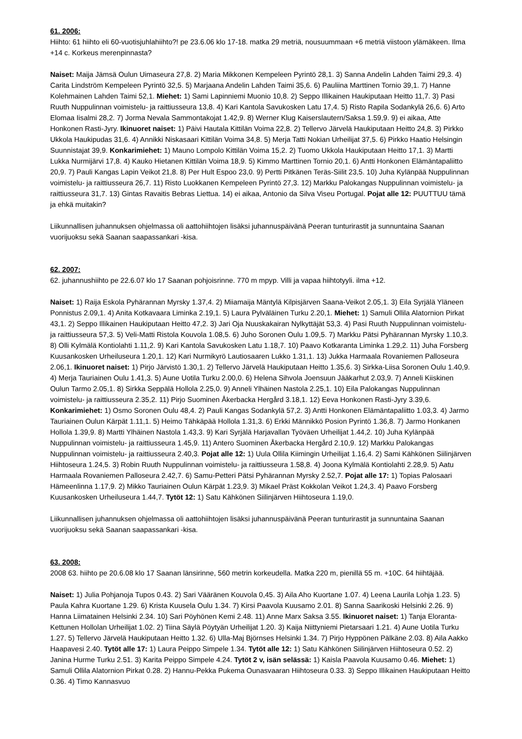61. 2006:
Hiihto: 61 hiihto eli 60-vuotisjuhlahiihto?! pe 23.6.06 klo 17-18. matka 29 metriä, nousuummaan +6 metriä viistoon ylämäkeen. Ilma +14 c. Korkeus merenpinnasta?
Naiset: Maija Jämsä Oulun Uimaseura 27,8. 2) Maria Mikkonen Kempeleen Pyrintö 28,1. 3) Sanna Andelin Lahden Taimi 29,3. 4) Carita Lindström Kempeleen Pyrintö 32,5. 5) Marjaana Andelin Lahden Taimi 35,6. 6) Pauliina Marttinen Tornio 39,1. 7) Hanne Kolehmainen Lahden Taimi 52,1. Miehet: 1) Sami Lapinniemi Muonio 10,8. 2) Seppo Illikainen Haukiputaan Heitto 11,7. 3) Pasi Ruuth Nuppulinnan voimistelu- ja raittiusseura 13,8. 4) Kari Kantola Savukosken Latu 17,4. 5) Risto Rapila Sodankylä 26,6. 6) Arto Elomaa Iisalmi 28,2. 7) Jorma Nevala Sammontakojat 1.42,9. 8) Werner Klug Kaiserslautern/Saksa 1.59,9. 9) ei aikaa, Atte Honkonen Rasti-Jyry. Ikinuoret naiset: 1) Päivi Hautala Kittilän Voima 22,8. 2) Tellervo Järvelä Haukiputaan Heitto 24,8. 3) Pirkko Ukkola Haukipudas 31,6. 4) Annikki Niskasaari Kittilän Voima 34,8. 5) Merja Tatti Nokian Urheilijat 37,5. 6) Pirkko Haatio Helsingin Suunnistajat 39,9. Konkarimiehet: 1) Mauno Lompolo Kittilän Voima 15,2. 2) Tuomo Ukkola Haukiputaan Heitto 17,1. 3) Martti Lukka Nurmijärvi 17,8. 4) Kauko Hietanen Kittilän Voima 18,9. 5) Kimmo Marttinen Tornio 20,1. 6) Antti Honkonen Elämäntapaliitto 20,9. 7) Pauli Kangas Lapin Veikot 21,8. 8) Per Hult Espoo 23,0. 9) Pertti Pitkänen Teräs-Siilit 23,5. 10) Juha Kylänpää Nuppulinnan voimistelu- ja raittiusseura 26,7. 11) Risto Luokkanen Kempeleen Pyrintö 27,3. 12) Markku Palokangas Nuppulinnan voimistelu- ja raittiusseura 31,7. 13) Gintas Ravaitis Bebras Liettua. 14) ei aikaa, Antonio da Silva Viseu Portugal. Pojat alle 12: PUUTTUU tämä ja ehkä muitakin?
Liikunnallisen juhannuksen ohjelmassa oli aattohiihtojen lisäksi juhannuspäivänä Peeran tunturirastit ja sunnuntaina Saanan vuorijuoksu sekä Saanan saapassankari -kisa.
62. 2007:
62. juhannushiihto pe 22.6.07 klo 17 Saanan pohjoisrinne. 770 m mpyp. Villi ja vapaa hiihtotyyli. ilma +12.
Naiset: 1) Raija Eskola Pyhärannan Myrsky 1.37,4. 2) Miiamaija Mäntylä Kilpisjärven Saana-Veikot 2.05,1. 3) Eila Syrjälä Yläneen Ponnistus 2.09,1. 4) Anita Kotkavaara Liminka 2.19,1. 5) Laura Pylväläinen Turku 2.20,1. Miehet: 1) Samuli Ollila Alatornion Pirkat 43,1. 2) Seppo Illikainen Haukiputaan Heitto 47,2. 3) Jari Oja Nuuskakairan Nylkyttäjät 53,3. 4) Pasi Ruuth Nuppulinnan voimistelu- ja raittiusseura 57,3. 5) Veli-Matti Ristola Kouvola 1.08,5. 6) Juho Soronen Oulu 1.09,5. 7) Markku Pätsi Pyhärannan Myrsky 1.10,3. 8) Olli Kylmälä Kontiolahti 1.11,2. 9) Kari Kantola Savukosken Latu 1.18,7. 10) Paavo Kotkaranta Liminka 1.29,2. 11) Juha Forsberg Kuusankosken Urheiluseura 1.20,1. 12) Kari Nurmikyrö Lautiosaaren Lukko 1.31,1. 13) Jukka Harmaala Rovaniemen Palloseura 2.06,1. Ikinuoret naiset: 1) Pirjo Järvistö 1.30,1. 2) Tellervo Järvelä Haukiputaan Heitto 1.35,6. 3) Sirkka-Liisa Soronen Oulu 1.40,9. 4) Merja Tauriainen Oulu 1.41,3. 5) Aune Uotila Turku 2.00,0. 6) Helena Sihvola Joensuun Jääkarhut 2.03,9. 7) Anneli Kiiskinen Oulun Tarmo 2.05,1. 8) Sirkka Seppälä Hollola 2.25,0. 9) Anneli Ylhäinen Nastola 2.25,1. 10) Eila Palokangas Nuppulinnan voimistelu- ja raittiusseura 2.35,2. 11) Pirjo Suominen Åkerbacka Hergård 3.18,1. 12) Eeva Honkonen Rasti-Jyry 3.39,6. Konkarimiehet: 1) Osmo Soronen Oulu 48,4. 2) Pauli Kangas Sodankylä 57,2. 3) Antti Honkonen Elämäntapaliitto 1.03,3. 4) Jarmo Tauriainen Oulun Kärpät 1.11,1. 5) Heimo Tähkäpää Hollola 1.31,3. 6) Erkki Männikkö Posion Pyrintö 1.36,8. 7) Jarmo Honkanen Hollola 1.39,9. 8) Martti Ylhäinen Nastola 1.43,3. 9) Kari Syrjälä Harjavallan Työväen Urheilijat 1.44,2. 10) Juha Kylänpää Nuppulinnan voimistelu- ja raittiusseura 1.45,9. 11) Antero Suominen Åkerbacka Hergård 2.10,9. 12) Markku Palokangas Nuppulinnan voimistelu- ja raittiusseura 2.40,3. Pojat alle 12: 1) Uula Ollila Kiimingin Urheilijat 1.16,4. 2) Sami Kähkönen Siilinjärven Hiihtoseura 1.24,5. 3) Robin Ruuth Nuppulinnan voimistelu- ja raittiusseura 1.58,8. 4) Joona Kylmälä Kontiolahti 2.28,9. 5) Aatu Harmaala Rovaniemen Palloseura 2.42,7. 6) Samu-Petteri Pätsi Pyhärannan Myrsky 2.52,7. Pojat alle 17: 1) Topias Palosaari Hämeenlinna 1.17,9. 2) Mikko Tauriainen Oulun Kärpät 1.23,9. 3) Mikael Präst Kokkolan Veikot 1.24,3. 4) Paavo Forsberg Kuusankosken Urheiluseura 1.44,7. Tytöt 12: 1) Satu Kähkönen Siilinjärven Hiihtoseura 1.19,0.
Liikunnallisen juhannuksen ohjelmassa oli aattohiihtojen lisäksi juhannuspäivänä Peeran tunturirastit ja sunnuntaina Saanan vuorijuoksu sekä Saanan saapassankari -kisa.
63. 2008:
2008 63. hiihto pe 20.6.08 klo 17 Saanan länsirinne, 560 metrin korkeudella. Matka 220 m, pienillä 55 m. +10C. 64 hiihtäjää.
Naiset: 1) Julia Pohjanoja Tupos 0.43. 2) Sari Vääränen Kouvola 0,45. 3) Aila Aho Kuortane 1.07. 4) Leena Laurila Lohja 1.23. 5) Paula Kahra Kuortane 1.29. 6) Krista Kuusela Oulu 1.34. 7) Kirsi Paavola Kuusamo 2.01. 8) Sanna Saarikoski Helsinki 2.26. 9) Hanna Liimatainen Helsinki 2.34. 10) Sari Pöyhönen Kemi 2.48. 11) Anne Marx Saksa 3.55. Ikinuoret naiset: 1) Tanja Eloranta-Kettunen Hollolan Urheilijat 1.02. 2) Tiina Säylä Pöytyän Urheilijat 1.20. 3) Kaija Niittyniemi Pietarsaari 1.21. 4) Aune Uotila Turku 1.27. 5) Tellervo Järvelä Haukiputaan Heitto 1.32. 6) Ulla-Maj Björnses Helsinki 1.34. 7) Pirjo Hyppönen Pälkäne 2.03. 8) Aila Aakko Haapavesi 2.40. Tytöt alle 17: 1) Laura Peippo Simpele 1.34. Tytöt alle 12: 1) Satu Kähkönen Siilinjärven Hiihtoseura 0.52. 2) Janina Hurme Turku 2.51. 3) Karita Peippo Simpele 4.24. Tytöt 2 v, isän selässä: 1) Kaisla Paavola Kuusamo 0.46. Miehet: 1) Samuli Ollila Alatornion Pirkat 0.28. 2) Hannu-Pekka Pukema Ounasvaaran Hiihtoseura 0.33. 3) Seppo Illikainen Haukiputaan Heitto 0.36. 4) Timo Kannasvuo